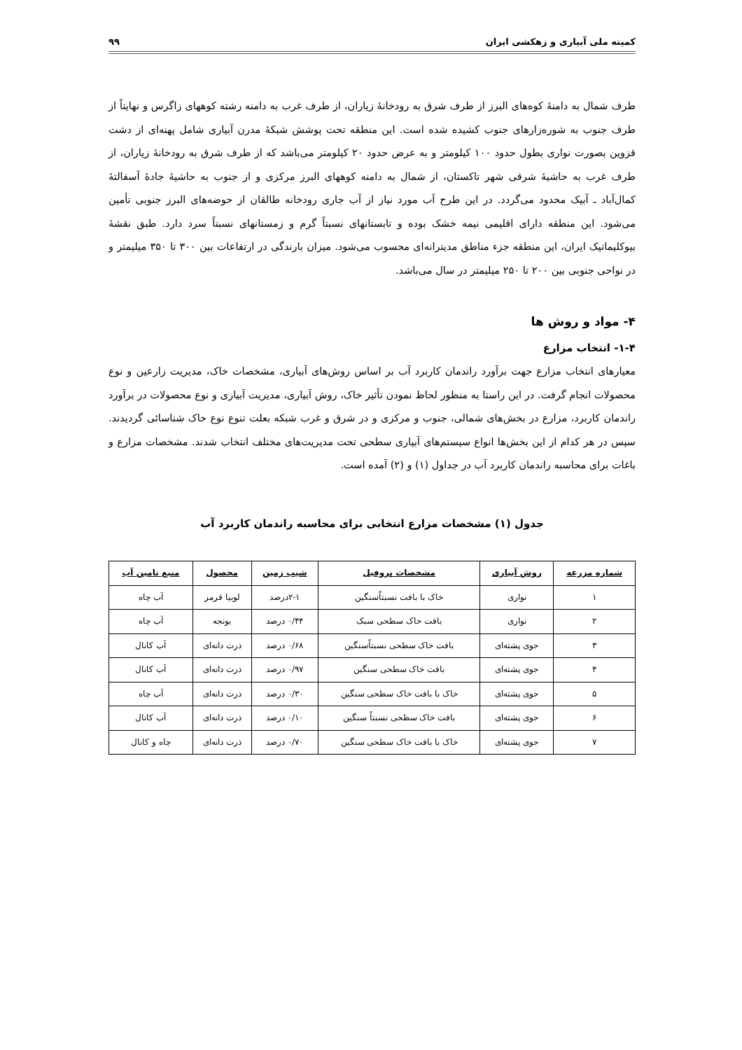کمیته ملی آبیاری و زهکشی ایران ۹۹
طرف شمال به دامنهٔ کوه‌های البرز از طرف شرق به رودخانهٔ زیاران، از طرف غرب به دامنه رشته کوههای زاگرس و نهایتاً از طرف جنوب به شوره‌زارهای جنوب کشیده شده است. این منطقه تحت پوشش شبکهٔ مدرن آبیاری شامل پهنه‌ای از دشت قزوین بصورت نواری بطول حدود ۱۰۰ کیلومتر و به عرض حدود ۲۰ کیلومتر می‌باشد که از طرف شرق به رودخانهٔ زیاران، از طرف غرب به حاشیهٔ شرقی شهر تاکستان، از شمال به دامنه کوههای البرز مرکزی و از جنوب به حاشیهٔ جادهٔ آسفالتهٔ کمال‌آباد ـ آبیک محدود می‌گردد. در این طرح آب مورد نیاز از آب جاری رودخانه طالقان از حوضه‌های البرز جنوبی تأمین می‌شود. این منطقه دارای اقلیمی نیمه خشک بوده و تابستانهای نسبتاً گرم و زمستانهای نسبتاً سرد دارد. طبق نقشهٔ بیوکلیماتیک ایران، این منطقه جزء مناطق مدیترانه‌ای محسوب می‌شود. میزان بارندگی در ارتفاعات بین ۳۰۰ تا ۳۵۰ میلیمتر و در نواحی جنوبی بین ۲۰۰ تا ۲۵۰ میلیمتر در سال می‌باشد.
۴- مواد و روش ها
۱-۴- انتخاب مزارع
معیارهای انتخاب مزارع جهت برآورد راندمان کاربرد آب بر اساس روش‌های آبیاری، مشخصات خاک، مدیریت زارعین و نوع محصولات انجام گرفت. در این راستا به منظور لحاظ نمودن تأثیر خاک، روش آبیاری، مدیریت آبیاری و نوع محصولات در برآورد راندمان کاربرد، مزارع در بخش‌های شمالی، جنوب و مرکزی و در شرق و غرب شبکه بعلت تنوع نوع خاک شناسائی گردیدند. سپس در هر کدام از این بخش‌ها انواع سیستم‌های آبیاری سطحی تحت مدیریت‌های مختلف انتخاب شدند. مشخصات مزارع و باغات برای محاسبه راندمان کاربرد آب در جداول (۱) و (۲) آمده است.
جدول (۱) مشخصات مزارع انتخابی برای محاسبه راندمان کاربرد آب
| شماره مزرعه | روش آبیاری | مشخصات پروفیل | شیب زمین | محصول | منبع تامین آب |
| --- | --- | --- | --- | --- | --- |
| ۱ | نواری | خاک با بافت نسبتاًسنگین | ۲-۱درصد | لوبیا قرمز | آب چاه |
| ۲ | نواری | بافت خاک سطحی سبک | ۰/۴۴ درصد | یونجه | آب چاه |
| ۳ | جوی پشته‌ای | بافت خاک سطحی نسبتاًسنگین | ۰/۶۸ درصد | ذرت دانه‌ای | آب کانال |
| ۴ | جوی پشته‌ای | بافت خاک سطحی سنگین | ۰/۹۷ درصد | ذرت دانه‌ای | آب کانال |
| ۵ | جوی پشته‌ای | خاک با بافت خاک سطحی سنگین | ۰/۳۰ درصد | ذرت دانه‌ای | آب چاه |
| ۶ | جوی پشته‌ای | بافت خاک سطحی نسبتاً سنگین | ۰/۱۰ درصد | ذرت دانه‌ای | آب کانال |
| ۷ | جوی پشته‌ای | خاک با بافت خاک سطحی سنگین | ۰/۷۰ درصد | ذرت دانه‌ای | چاه و کانال |